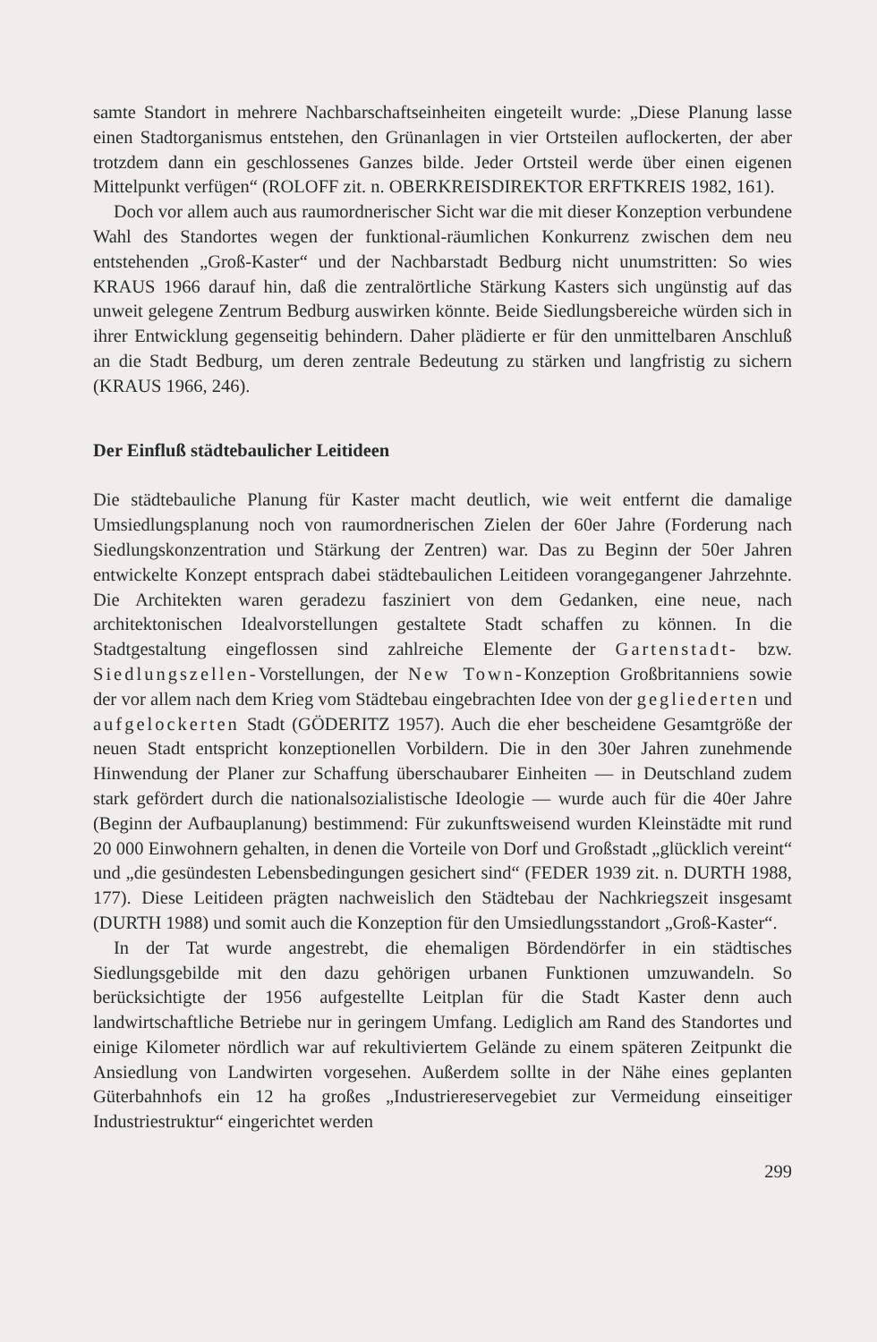samte Standort in mehrere Nachbarschaftseinheiten eingeteilt wurde: „Diese Planung lasse einen Stadtorganismus entstehen, den Grünanlagen in vier Ortsteilen auflockerten, der aber trotzdem dann ein geschlossenes Ganzes bilde. Jeder Ortsteil werde über einen eigenen Mittelpunkt verfügen“ (ROLOFF zit. n. OBERKREISDIREKTOR ERFTKREIS 1982, 161).
Doch vor allem auch aus raumordnerischer Sicht war die mit dieser Konzeption verbundene Wahl des Standortes wegen der funktional-räumlichen Konkurrenz zwischen dem neu entstehenden „Groß-Kaster“ und der Nachbarstadt Bedburg nicht unumstritten: So wies KRAUS 1966 darauf hin, daß die zentralörtliche Stärkung Kasters sich ungünstig auf das unweit gelegene Zentrum Bedburg auswirken könnte. Beide Siedlungsbereiche würden sich in ihrer Entwicklung gegenseitig behindern. Daher plädierte er für den unmittelbaren Anschluß an die Stadt Bedburg, um deren zentrale Bedeutung zu stärken und langfristig zu sichern (KRAUS 1966, 246).
Der Einfluß städtebaulicher Leitideen
Die städtebauliche Planung für Kaster macht deutlich, wie weit entfernt die damalige Umsiedlungsplanung noch von raumordnerischen Zielen der 60er Jahre (Forderung nach Siedlungskonzentration und Stärkung der Zentren) war. Das zu Beginn der 50er Jahren entwickelte Konzept entsprach dabei städtebaulichen Leitideen vorangegangener Jahrzehnte. Die Architekten waren geradezu fasziniert von dem Gedanken, eine neue, nach architektonischen Idealvorstellungen gestaltete Stadt schaffen zu können. In die Stadtgestaltung eingeflossen sind zahlreiche Elemente der Gartenstadt- bzw. Siedlungszellen-Vorstellungen, der New Town-Konzeption Großbritanniens sowie der vor allem nach dem Krieg vom Städtebau eingebrachten Idee von der gegliederten und aufgelockerten Stadt (GÖDERITZ 1957). Auch die eher bescheidene Gesamtgröße der neuen Stadt entspricht konzeptionellen Vorbildern. Die in den 30er Jahren zunehmende Hinwendung der Planer zur Schaffung überschaubarer Einheiten — in Deutschland zudem stark gefördert durch die nationalsozialistische Ideologie — wurde auch für die 40er Jahre (Beginn der Aufbauplanung) bestimmend: Für zukunftsweisend wurden Kleinstädte mit rund 20 000 Einwohnern gehalten, in denen die Vorteile von Dorf und Großstadt „glücklich vereint“ und „die gesündesten Lebensbedingungen gesichert sind“ (FEDER 1939 zit. n. DURTH 1988, 177). Diese Leitideen prägten nachweislich den Städtebau der Nachkriegszeit insgesamt (DURTH 1988) und somit auch die Konzeption für den Umsiedlungsstandort „Groß-Kaster“.
In der Tat wurde angestrebt, die ehemaligen Bördendörfer in ein städtisches Siedlungsgebilde mit den dazu gehörigen urbanen Funktionen umzuwandeln. So berücksichtigte der 1956 aufgestellte Leitplan für die Stadt Kaster denn auch landwirtschaftliche Betriebe nur in geringem Umfang. Lediglich am Rand des Standortes und einige Kilometer nördlich war auf rekultiviertem Gelände zu einem späteren Zeitpunkt die Ansiedlung von Landwirten vorgesehen. Außerdem sollte in der Nähe eines geplanten Güterbahnhofs ein 12 ha großes „Industriereservegebiet zur Vermeidung einseitiger Industriestruktur“ eingerichtet werden
299